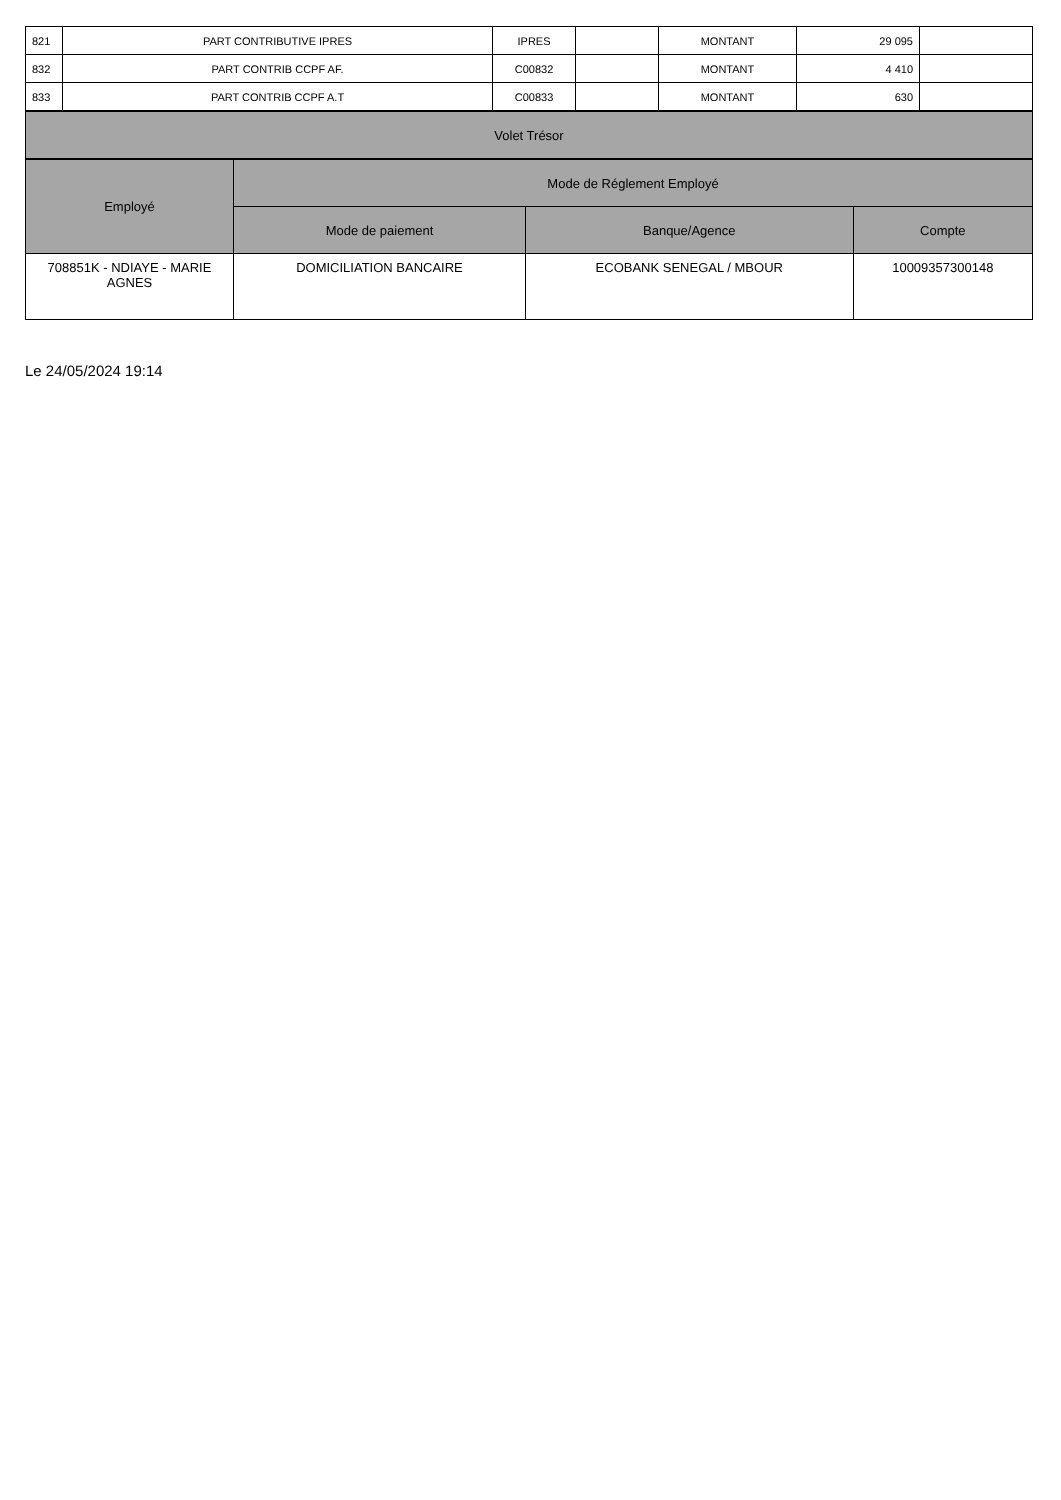| 821 | PART CONTRIBUTIVE IPRES | IPRES | | MONTANT | 29 095 | |
| 832 | PART CONTRIB CCPF AF. | C00832 | | MONTANT | 4 410 | |
| 833 | PART CONTRIB CCPF A.T | C00833 | | MONTANT | 630 | |
| Volet Trésor |
| --- |
| Employé | Mode de Réglement Employé | | |
| --- | --- | --- | --- |
| | Mode de paiement | Banque/Agence | Compte |
| 708851K - NDIAYE - MARIE AGNES | DOMICILIATION BANCAIRE | ECOBANK SENEGAL / MBOUR | 10009357300148 |
Le 24/05/2024 19:14